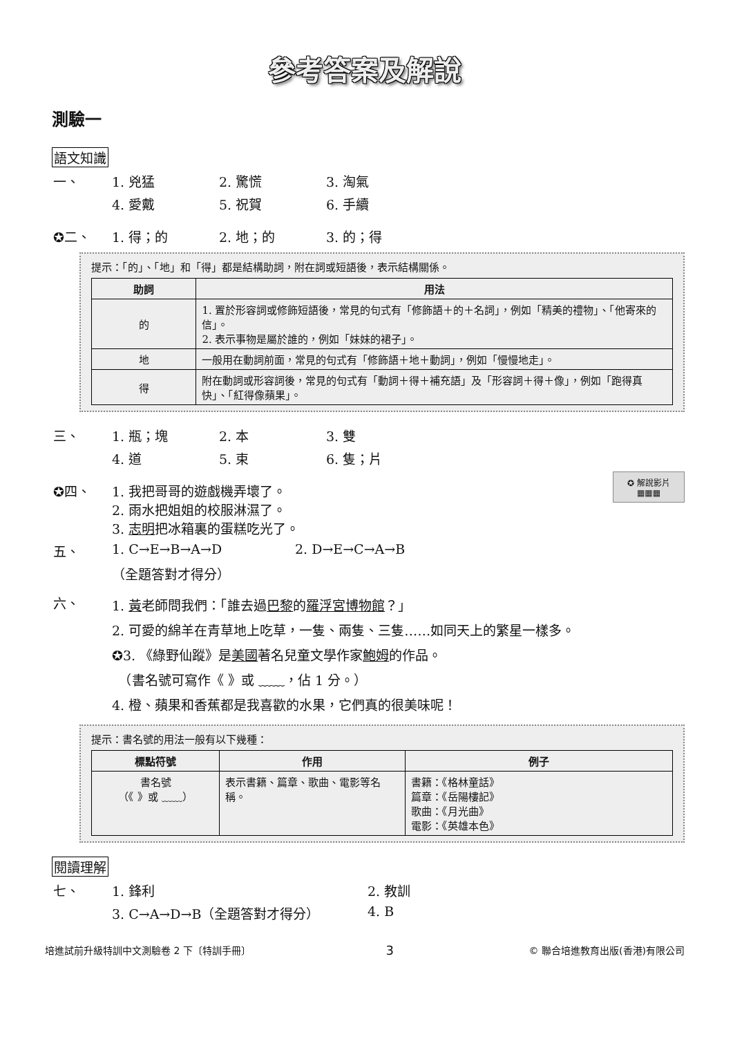參考答案及解說
測驗一
語文知識
一、 1. 兇猛 2. 驚慌 3. 淘氣
4. 愛戴 5. 祝賀 6. 手續
✪二、 1. 得；的 2. 地；的 3. 的；得
提示：「的」、「地」和「得」都是結構助詞，附在詞或短語後，表示結構關係。
| 助詞 | 用法 |
| --- | --- |
| 的 | 1. 置於形容詞或修飾短語後，常見的句式有「修飾語＋的＋名詞」，例如「精美的禮物」、「他寄來的信」。 2. 表示事物是屬於誰的，例如「妹妹的裙子」。 |
| 地 | 一般用在動詞前面，常見的句式有「修飾語＋地＋動詞」，例如「慢慢地走」。 |
| 得 | 附在動詞或形容詞後，常見的句式有「動詞＋得＋補充語」及「形容詞＋得＋像」，例如「跑得真快」、「紅得像蘋果」。 |
三、 1. 瓶；塊 2. 本 3. 雙
4. 道 5. 束 6. 隻；片
✪ 解說影片
▦▦▦
✪四、 1. 我把哥哥的遊戲機弄壞了。
2. 雨水把姐姐的校服淋濕了。
3. 志明把冰箱裏的蛋糕吃光了。
五、 1. C→E→B→A→D 2. D→E→C→A→B
（全題答對才得分）
六、 1. 黃老師問我們：「誰去過巴黎的羅浮宮博物館？」
2. 可愛的綿羊在青草地上吃草，一隻、兩隻、三隻……如同天上的繁星一樣多。
✪3. 《綠野仙蹤》是美國著名兒童文學作家鮑姆的作品。
　（書名號可寫作《 》或 ﹏﹏，佔 1 分。）
4. 橙、蘋果和香蕉都是我喜歡的水果，它們真的很美味呢！
提示：書名號的用法一般有以下幾種：
| 標點符號 | 作用 | 例子 |
| --- | --- | --- |
| 書名號 （《 》或 ﹏﹏） | 表示書籍、篇章、歌曲、電影等名稱。 | 書籍：《格林童話》 篇章：《岳陽樓記》 歌曲：《月光曲》 電影：《英雄本色》 |
閱讀理解
七、 1. 鋒利 2. 教訓
3. C→A→D→B（全題答對才得分） 4. B
培進試前升級特訓中文測驗卷 2 下〔特訓手冊〕 3 © 聯合培進教育出版(香港)有限公司